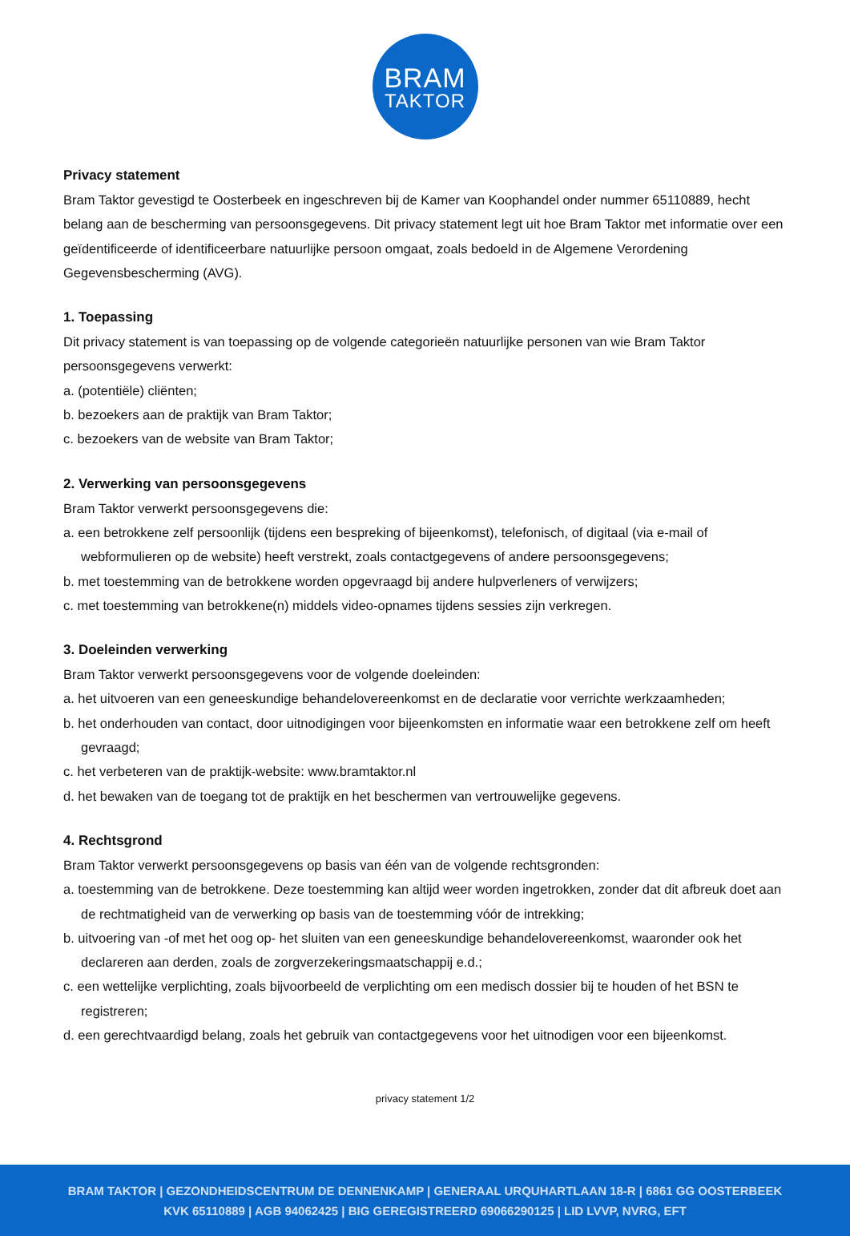BRAM
TAKTOR
Privacy statement
Bram Taktor gevestigd te Oosterbeek en ingeschreven bij de Kamer van Koophandel onder nummer 65110889, hecht belang aan de bescherming van persoonsgegevens. Dit privacy statement legt uit hoe Bram Taktor met informatie over een geïdentificeerde of identificeerbare natuurlijke persoon omgaat, zoals bedoeld in de Algemene Verordening Gegevensbescherming (AVG).
1. Toepassing
Dit privacy statement is van toepassing op de volgende categorieën natuurlijke personen van wie Bram Taktor persoonsgegevens verwerkt:
a. (potentiële) cliënten;
b. bezoekers aan de praktijk van Bram Taktor;
c. bezoekers van de website van Bram Taktor;
2. Verwerking van persoonsgegevens
Bram Taktor verwerkt persoonsgegevens die:
a. een betrokkene zelf persoonlijk (tijdens een bespreking of bijeenkomst), telefonisch, of digitaal (via e-mail of webformulieren op de website) heeft verstrekt, zoals contactgegevens of andere persoonsgegevens;
b. met toestemming van de betrokkene worden opgevraagd bij andere hulpverleners of verwijzers;
c. met toestemming van betrokkene(n) middels video-opnames tijdens sessies zijn verkregen.
3. Doeleinden verwerking
Bram Taktor verwerkt persoonsgegevens voor de volgende doeleinden:
a. het uitvoeren van een geneeskundige behandelovereenkomst en de declaratie voor verrichte werkzaamheden;
b. het onderhouden van contact, door uitnodigingen voor bijeenkomsten en informatie waar een betrokkene zelf om heeft gevraagd;
c. het verbeteren van de praktijk-website: www.bramtaktor.nl
d. het bewaken van de toegang tot de praktijk en het beschermen van vertrouwelijke gegevens.
4. Rechtsgrond
Bram Taktor verwerkt persoonsgegevens op basis van één van de volgende rechtsgronden:
a. toestemming van de betrokkene. Deze toestemming kan altijd weer worden ingetrokken, zonder dat dit afbreuk doet aan de rechtmatigheid van de verwerking op basis van de toestemming vóór de intrekking;
b. uitvoering van -of met het oog op- het sluiten van een geneeskundige behandelovereenkomst, waaronder ook het declareren aan derden, zoals de zorgverzekeringsmaatschappij e.d.;
c. een wettelijke verplichting, zoals bijvoorbeeld de verplichting om een medisch dossier bij te houden of het BSN te registreren;
d. een gerechtvaardigd belang, zoals het gebruik van contactgegevens voor het uitnodigen voor een bijeenkomst.
privacy statement 1/2
BRAM TAKTOR | GEZONDHEIDSCENTRUM DE DENNENKAMP | GENERAAL URQUHARTLAAN 18-R | 6861 GG OOSTERBEEK
KVK 65110889 | AGB 94062425 | BIG GEREGISTREERD 69066290125 | LID LVVP, NVRG, EFT